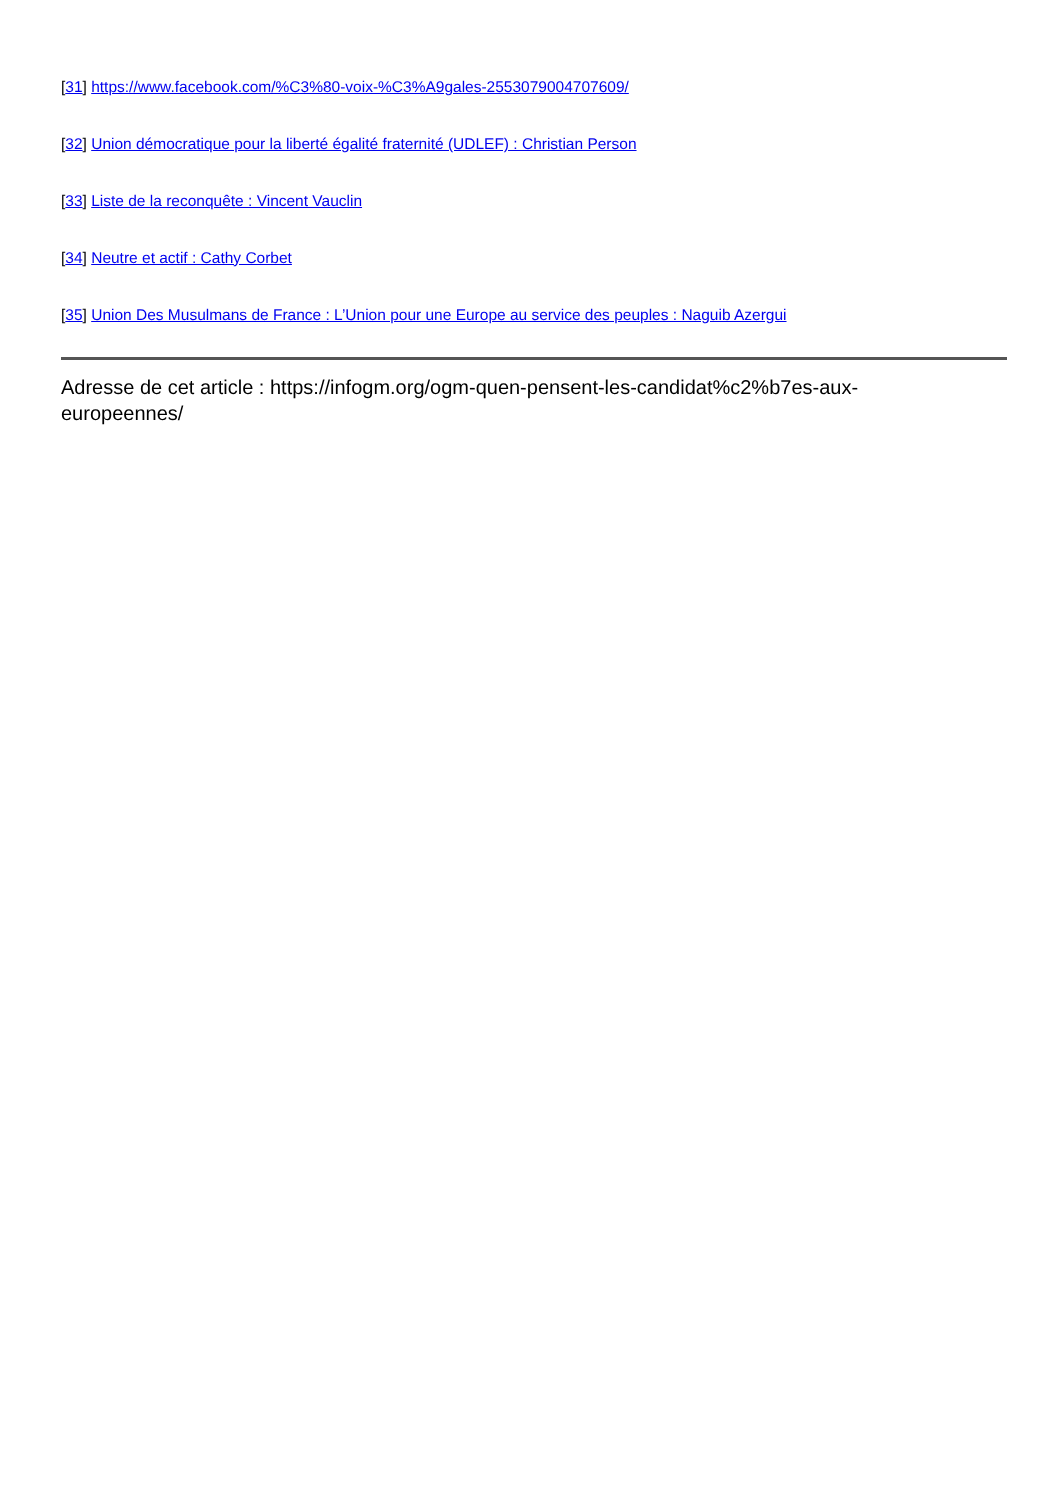[31] https://www.facebook.com/%C3%80-voix-%C3%A9gales-2553079004707609/
[32] Union démocratique pour la liberté égalité fraternité (UDLEF) : Christian Person
[33] Liste de la reconquête : Vincent Vauclin
[34] Neutre et actif : Cathy Corbet
[35] Union Des Musulmans de France : L’Union pour une Europe au service des peuples : Naguib Azergui
Adresse de cet article : https://infogm.org/ogm-quen-pensent-les-candidat%c2%b7es-aux-
europeennes/